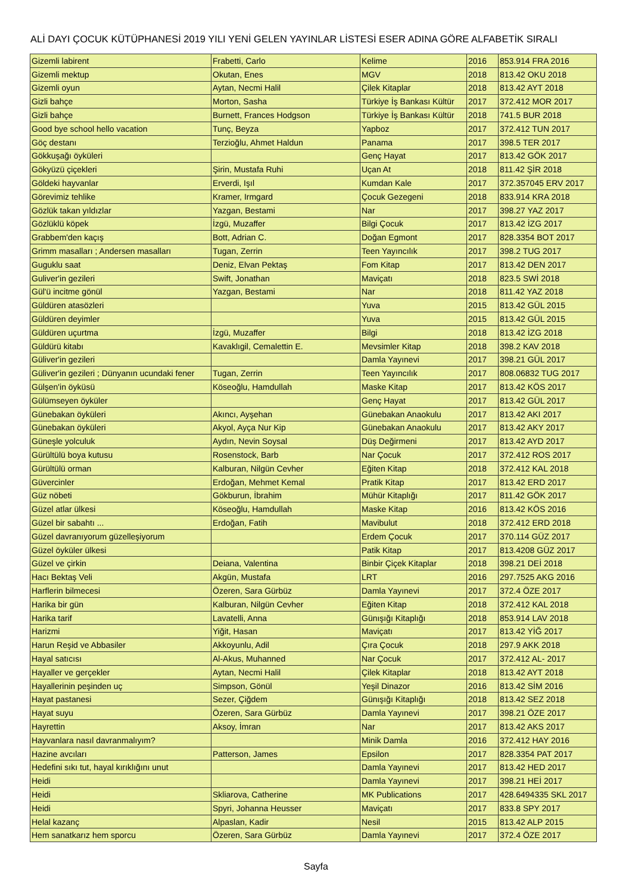ALİ DAYI ÇOCUK KÜTÜPHANESİ 2019 YILI YENİ GELEN YAYINLAR LİSTESİ ESER ADINA GÖRE ALFABETİK SIRALI
| Gizemli labirent | Frabetti, Carlo | Kelime | 2016 | 853.914 FRA 2016 |
| Gizemli mektup | Okutan, Enes | MGV | 2018 | 813.42 OKU 2018 |
| Gizemli oyun | Aytan, Necmi Halil | Çilek Kitaplar | 2018 | 813.42 AYT 2018 |
| Gizli bahçe | Morton, Sasha | Türkiye İş Bankası Kültür | 2017 | 372.412 MOR 2017 |
| Gizli bahçe | Burnett, Frances Hodgson | Türkiye İş Bankası Kültür | 2018 | 741.5 BUR 2018 |
| Good bye school hello vacation | Tunç, Beyza | Yapboz | 2017 | 372.412 TUN 2017 |
| Göç destanı | Terzioğlu, Ahmet Haldun | Panama | 2017 | 398.5 TER 2017 |
| Gökkuşağı öyküleri | | Genç Hayat | 2017 | 813.42 GÖK 2017 |
| Gökyüzü çiçekleri | Şirin, Mustafa Ruhi | Uçan At | 2018 | 811.42 ŞİR 2018 |
| Göldeki hayvanlar | Erverdi, Işıl | Kumdan Kale | 2017 | 372.357045 ERV 2017 |
| Görevimiz tehlike | Kramer, Irmgard | Çocuk Gezegeni | 2018 | 833.914 KRA 2018 |
| Gözlük takan yıldızlar | Yazgan, Bestami | Nar | 2017 | 398.27 YAZ 2017 |
| Gözlüklü köpek | İzgü, Muzaffer | Bilgi Çocuk | 2017 | 813.42 İZG 2017 |
| Grabbem'den kaçış | Bott, Adrian C. | Doğan Egmont | 2017 | 828.3354 BOT 2017 |
| Grimm masalları ; Andersen masalları | Tugan, Zerrin | Teen Yayıncılık | 2017 | 398.2 TUG 2017 |
| Guguklu saat | Deniz, Elvan Pektaş | Fom Kitap | 2017 | 813.42 DEN 2017 |
| Guliver'in gezileri | Swift, Jonathan | Maviçatı | 2018 | 823.5 SWİ 2018 |
| Gül'ü incitme gönül | Yazgan, Bestami | Nar | 2018 | 811.42 YAZ 2018 |
| Güldüren atasözleri | | Yuva | 2015 | 813.42 GÜL 2015 |
| Güldüren deyimler | | Yuva | 2015 | 813.42 GÜL 2015 |
| Güldüren uçurtma | İzgü, Muzaffer | Bilgi | 2018 | 813.42 İZG 2018 |
| Güldürü kitabı | Kavaklıgil, Cemalettin E. | Mevsimler Kitap | 2018 | 398.2 KAV 2018 |
| Güliver'in gezileri | | Damla Yayınevi | 2017 | 398.21 GÜL 2017 |
| Güliver'in gezileri ; Dünyanın ucundaki fener | Tugan, Zerrin | Teen Yayıncılık | 2017 | 808.06832 TUG 2017 |
| Gülşen'in öyküsü | Köseoğlu, Hamdullah | Maske Kitap | 2017 | 813.42 KÖS 2017 |
| Gülümseyen öyküler | | Genç Hayat | 2017 | 813.42 GÜL 2017 |
| Günebakan öyküleri | Akıncı, Ayşehan | Günebakan Anaokulu | 2017 | 813.42 AKI 2017 |
| Günebakan öyküleri | Akyol, Ayça Nur Kip | Günebakan Anaokulu | 2017 | 813.42 AKY 2017 |
| Güneşle yolculuk | Aydın, Nevin Soysal | Düş Değirmeni | 2017 | 813.42 AYD 2017 |
| Gürültülü boya kutusu | Rosenstock, Barb | Nar Çocuk | 2017 | 372.412 ROS 2017 |
| Gürültülü orman | Kalburan, Nilgün Cevher | Eğiten Kitap | 2018 | 372.412 KAL 2018 |
| Güvercinler | Erdoğan, Mehmet Kemal | Pratik Kitap | 2017 | 813.42 ERD 2017 |
| Güz nöbeti | Gökburun, İbrahim | Mühür Kitaplığı | 2017 | 811.42 GÖK 2017 |
| Güzel atlar ülkesi | Köseoğlu, Hamdullah | Maske Kitap | 2016 | 813.42 KÖS 2016 |
| Güzel bir sabahtı ... | Erdoğan, Fatih | Mavibulut | 2018 | 372.412 ERD 2018 |
| Güzel davranıyorum güzelleşiyorum | | Erdem Çocuk | 2017 | 370.114 GÜZ 2017 |
| Güzel öyküler ülkesi | | Patik Kitap | 2017 | 813.4208 GÜZ 2017 |
| Güzel ve çirkin | Deiana, Valentina | Binbir Çiçek Kitaplar | 2018 | 398.21 DEİ 2018 |
| Hacı Bektaş Veli | Akgün, Mustafa | LRT | 2016 | 297.7525 AKG 2016 |
| Harflerin bilmecesi | Özeren, Sara Gürbüz | Damla Yayınevi | 2017 | 372.4 ÖZE 2017 |
| Harika bir gün | Kalburan, Nilgün Cevher | Eğiten Kitap | 2018 | 372.412 KAL 2018 |
| Harika tarif | Lavatelli, Anna | Günışığı Kitaplığı | 2018 | 853.914 LAV 2018 |
| Harizmi | Yiğit, Hasan | Maviçatı | 2017 | 813.42 YİĞ 2017 |
| Harun Reşid ve Abbasiler | Akkoyunlu, Adil | Çıra Çocuk | 2018 | 297.9 AKK 2018 |
| Hayal satıcısı | Al-Akus, Muhanned | Nar Çocuk | 2017 | 372.412 AL- 2017 |
| Hayaller ve gerçekler | Aytan, Necmi Halil | Çilek Kitaplar | 2018 | 813.42 AYT 2018 |
| Hayallerinin peşinden uç | Simpson, Gönül | Yeşil Dinazor | 2016 | 813.42 SİM 2016 |
| Hayat pastanesi | Sezer, Çiğdem | Günışığı Kitaplığı | 2018 | 813.42 SEZ 2018 |
| Hayat suyu | Özeren, Sara Gürbüz | Damla Yayınevi | 2017 | 398.21 ÖZE 2017 |
| Hayrettin | Aksoy, İmran | Nar | 2017 | 813.42 AKS 2017 |
| Hayvanlara nasıl davranmalıyım? | | Minik Damla | 2016 | 372.412 HAY 2016 |
| Hazine avcıları | Patterson, James | Epsilon | 2017 | 828.3354 PAT 2017 |
| Hedefini sıkı tut, hayal kırıklığını unut | | Damla Yayınevi | 2017 | 813.42 HED 2017 |
| Heidi | | Damla Yayınevi | 2017 | 398.21 HEİ 2017 |
| Heidi | Skliarova, Catherine | MK Publications | 2017 | 428.6494335 SKL 2017 |
| Heidi | Spyri, Johanna Heusser | Maviçatı | 2017 | 833.8 SPY 2017 |
| Helal kazanç | Alpaslan, Kadir | Nesil | 2015 | 813.42 ALP 2015 |
| Hem sanatkarız hem sporcu | Özeren, Sara Gürbüz | Damla Yayınevi | 2017 | 372.4 ÖZE 2017 |
Sayfa